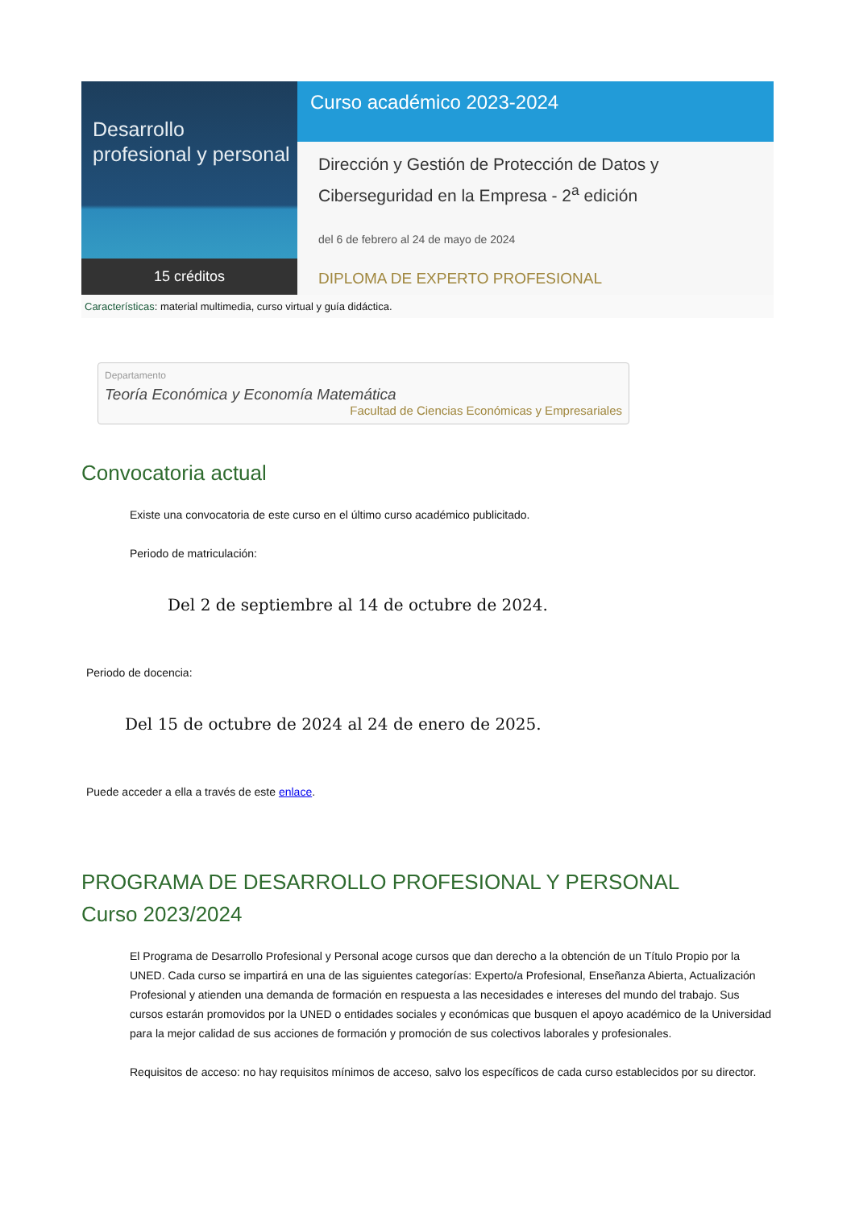Desarrollo
profesional y personal
15 créditos
Curso académico 2023-2024
Dirección y Gestión de Protección de Datos y Ciberseguridad en la Empresa - 2<sup>a</sup> edición
del 6 de febrero al 24 de mayo de 2024
DIPLOMA DE EXPERTO PROFESIONAL
Características: material multimedia, curso virtual y guía didáctica.
Departamento
Teoría Económica y Economía Matemática
Facultad de Ciencias Económicas y Empresariales
Convocatoria actual
Existe una convocatoria de este curso en el último curso académico publicitado.
Periodo de matriculación:
Del 2 de septiembre al 14 de octubre de 2024.
Periodo de docencia:
Del 15 de octubre de 2024 al 24 de enero de 2025.
Puede acceder a ella a través de este enlace.
PROGRAMA DE DESARROLLO PROFESIONAL Y PERSONAL
Curso 2023/2024
El Programa de Desarrollo Profesional y Personal acoge cursos que dan derecho a la obtención de un Título Propio por la UNED. Cada curso se impartirá en una de las siguientes categorías: Experto/a Profesional, Enseñanza Abierta, Actualización Profesional y atienden una demanda de formación en respuesta a las necesidades e intereses del mundo del trabajo. Sus cursos estarán promovidos por la UNED o entidades sociales y económicas que busquen el apoyo académico de la Universidad para la mejor calidad de sus acciones de formación y promoción de sus colectivos laborales y profesionales.
Requisitos de acceso: no hay requisitos mínimos de acceso, salvo los específicos de cada curso establecidos por su director.